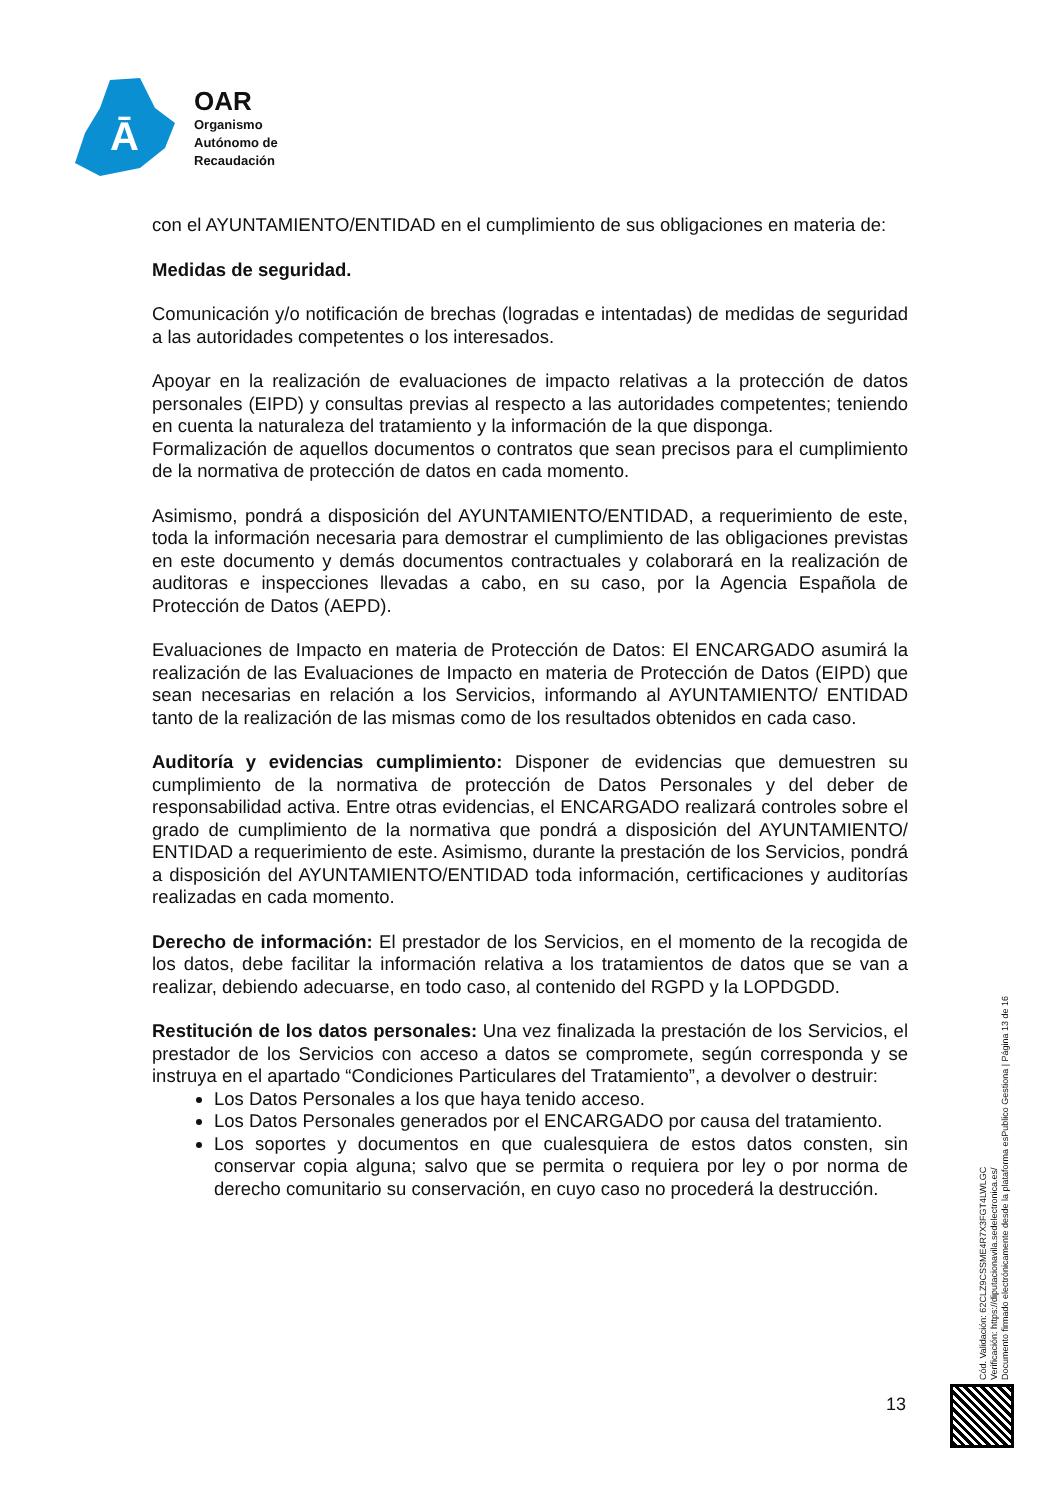Ā
OAR
Organismo
Autónomo de
Recaudación
con el AYUNTAMIENTO/ENTIDAD en el cumplimiento de sus obligaciones en materia de:
Medidas de seguridad.
Comunicación y/o notificación de brechas (logradas e intentadas) de medidas de seguridad a las autoridades competentes o los interesados.
Apoyar en la realización de evaluaciones de impacto relativas a la protección de datos personales (EIPD) y consultas previas al respecto a las autoridades competentes; teniendo en cuenta la naturaleza del tratamiento y la información de la que disponga.
Formalización de aquellos documentos o contratos que sean precisos para el cumplimiento de la normativa de protección de datos en cada momento.
Asimismo, pondrá a disposición del AYUNTAMIENTO/ENTIDAD, a requerimiento de este, toda la información necesaria para demostrar el cumplimiento de las obligaciones previstas en este documento y demás documentos contractuales y colaborará en la realización de auditoras e inspecciones llevadas a cabo, en su caso, por la Agencia Española de Protección de Datos (AEPD).
Evaluaciones de Impacto en materia de Protección de Datos: El ENCARGADO asumirá la realización de las Evaluaciones de Impacto en materia de Protección de Datos (EIPD) que sean necesarias en relación a los Servicios, informando al AYUNTAMIENTO/ ENTIDAD tanto de la realización de las mismas como de los resultados obtenidos en cada caso.
Auditoría y evidencias cumplimiento: Disponer de evidencias que demuestren su cumplimiento de la normativa de protección de Datos Personales y del deber de responsabilidad activa. Entre otras evidencias, el ENCARGADO realizará controles sobre el grado de cumplimiento de la normativa que pondrá a disposición del AYUNTAMIENTO/ ENTIDAD a requerimiento de este. Asimismo, durante la prestación de los Servicios, pondrá a disposición del AYUNTAMIENTO/ENTIDAD toda información, certificaciones y auditorías realizadas en cada momento.
Derecho de información: El prestador de los Servicios, en el momento de la recogida de los datos, debe facilitar la información relativa a los tratamientos de datos que se van a realizar, debiendo adecuarse, en todo caso, al contenido del RGPD y la LOPDGDD.
Restitución de los datos personales: Una vez finalizada la prestación de los Servicios, el prestador de los Servicios con acceso a datos se compromete, según corresponda y se instruya en el apartado “Condiciones Particulares del Tratamiento”, a devolver o destruir:
Los Datos Personales a los que haya tenido acceso.
Los Datos Personales generados por el ENCARGADO por causa del tratamiento.
Los soportes y documentos en que cualesquiera de estos datos consten, sin conservar copia alguna; salvo que se permita o requiera por ley o por norma de derecho comunitario su conservación, en cuyo caso no procederá la destrucción.
13
Cód. Validación: 62CLZ9CSSME4R7X3FGT4LWLGC
Verificación: https://diputacionavila.sedelectronica.es/
Documento firmado electrónicamente desde la plataforma esPublico Gestiona | Página 13 de 16